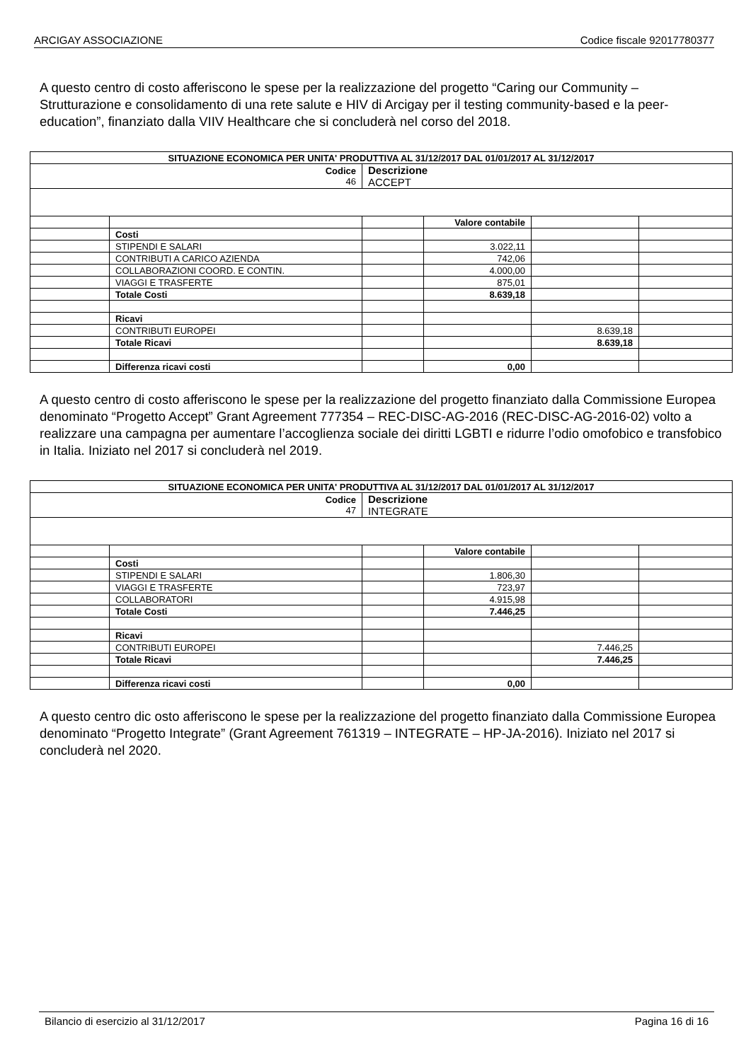ARCIGAY ASSOCIAZIONE Codice fiscale 92017780377
A questo centro di costo afferiscono le spese per la realizzazione del progetto “Caring our Community – Strutturazione e consolidamento di una rete salute e HIV di Arcigay per il testing community-based e la peer-education”, finanziato dalla VIIV Healthcare che si concluderà nel corso del 2018.
| SITUAZIONE ECONOMICA PER UNITA' PRODUTTIVA AL 31/12/2017 DAL 01/01/2017 AL 31/12/2017 | | | | | |
| Codice 46 | | Descrizione ACCEPT | | | |
| | | | Valore contabile | | |
| | Costi | | | | |
| | STIPENDI E SALARI | | 3.022,11 | | |
| | CONTRIBUTI A CARICO AZIENDA | | 742,06 | | |
| | COLLABORAZIONI COORD. E CONTIN. | | 4.000,00 | | |
| | VIAGGI E TRASFERTE | | 875,01 | | |
| | Totale Costi | | 8.639,18 | | |
| | Ricavi | | | | |
| | CONTRIBUTI EUROPEI | | | 8.639,18 | |
| | Totale Ricavi | | | 8.639,18 | |
| | Differenza ricavi costi | | 0,00 | | |
A questo centro di costo afferiscono le spese per la realizzazione del progetto finanziato dalla Commissione Europea denominato “Progetto Accept” Grant Agreement 777354 – REC-DISC-AG-2016 (REC-DISC-AG-2016-02) volto a realizzare una campagna per aumentare l’accoglienza sociale dei diritti LGBTI e ridurre l’odio omofobico e transfobico in Italia. Iniziato nel 2017 si concluderà nel 2019.
| SITUAZIONE ECONOMICA PER UNITA' PRODUTTIVA AL 31/12/2017 DAL 01/01/2017 AL 31/12/2017 | | | | | |
| Codice 47 | | Descrizione INTEGRATE | | | |
| | | | Valore contabile | | |
| | Costi | | | | |
| | STIPENDI E SALARI | | 1.806,30 | | |
| | VIAGGI E TRASFERTE | | 723,97 | | |
| | COLLABORATORI | | 4.915,98 | | |
| | Totale Costi | | 7.446,25 | | |
| | Ricavi | | | | |
| | CONTRIBUTI EUROPEI | | | 7.446,25 | |
| | Totale Ricavi | | | 7.446,25 | |
| | Differenza ricavi costi | | 0,00 | | |
A questo centro dic osto afferiscono le spese per la realizzazione del progetto finanziato dalla Commissione Europea denominato “Progetto Integrate” (Grant Agreement 761319 – INTEGRATE – HP-JA-2016). Iniziato nel 2017 si concluderà nel 2020.
Bilancio di esercizio al 31/12/2017 Pagina 16 di 16